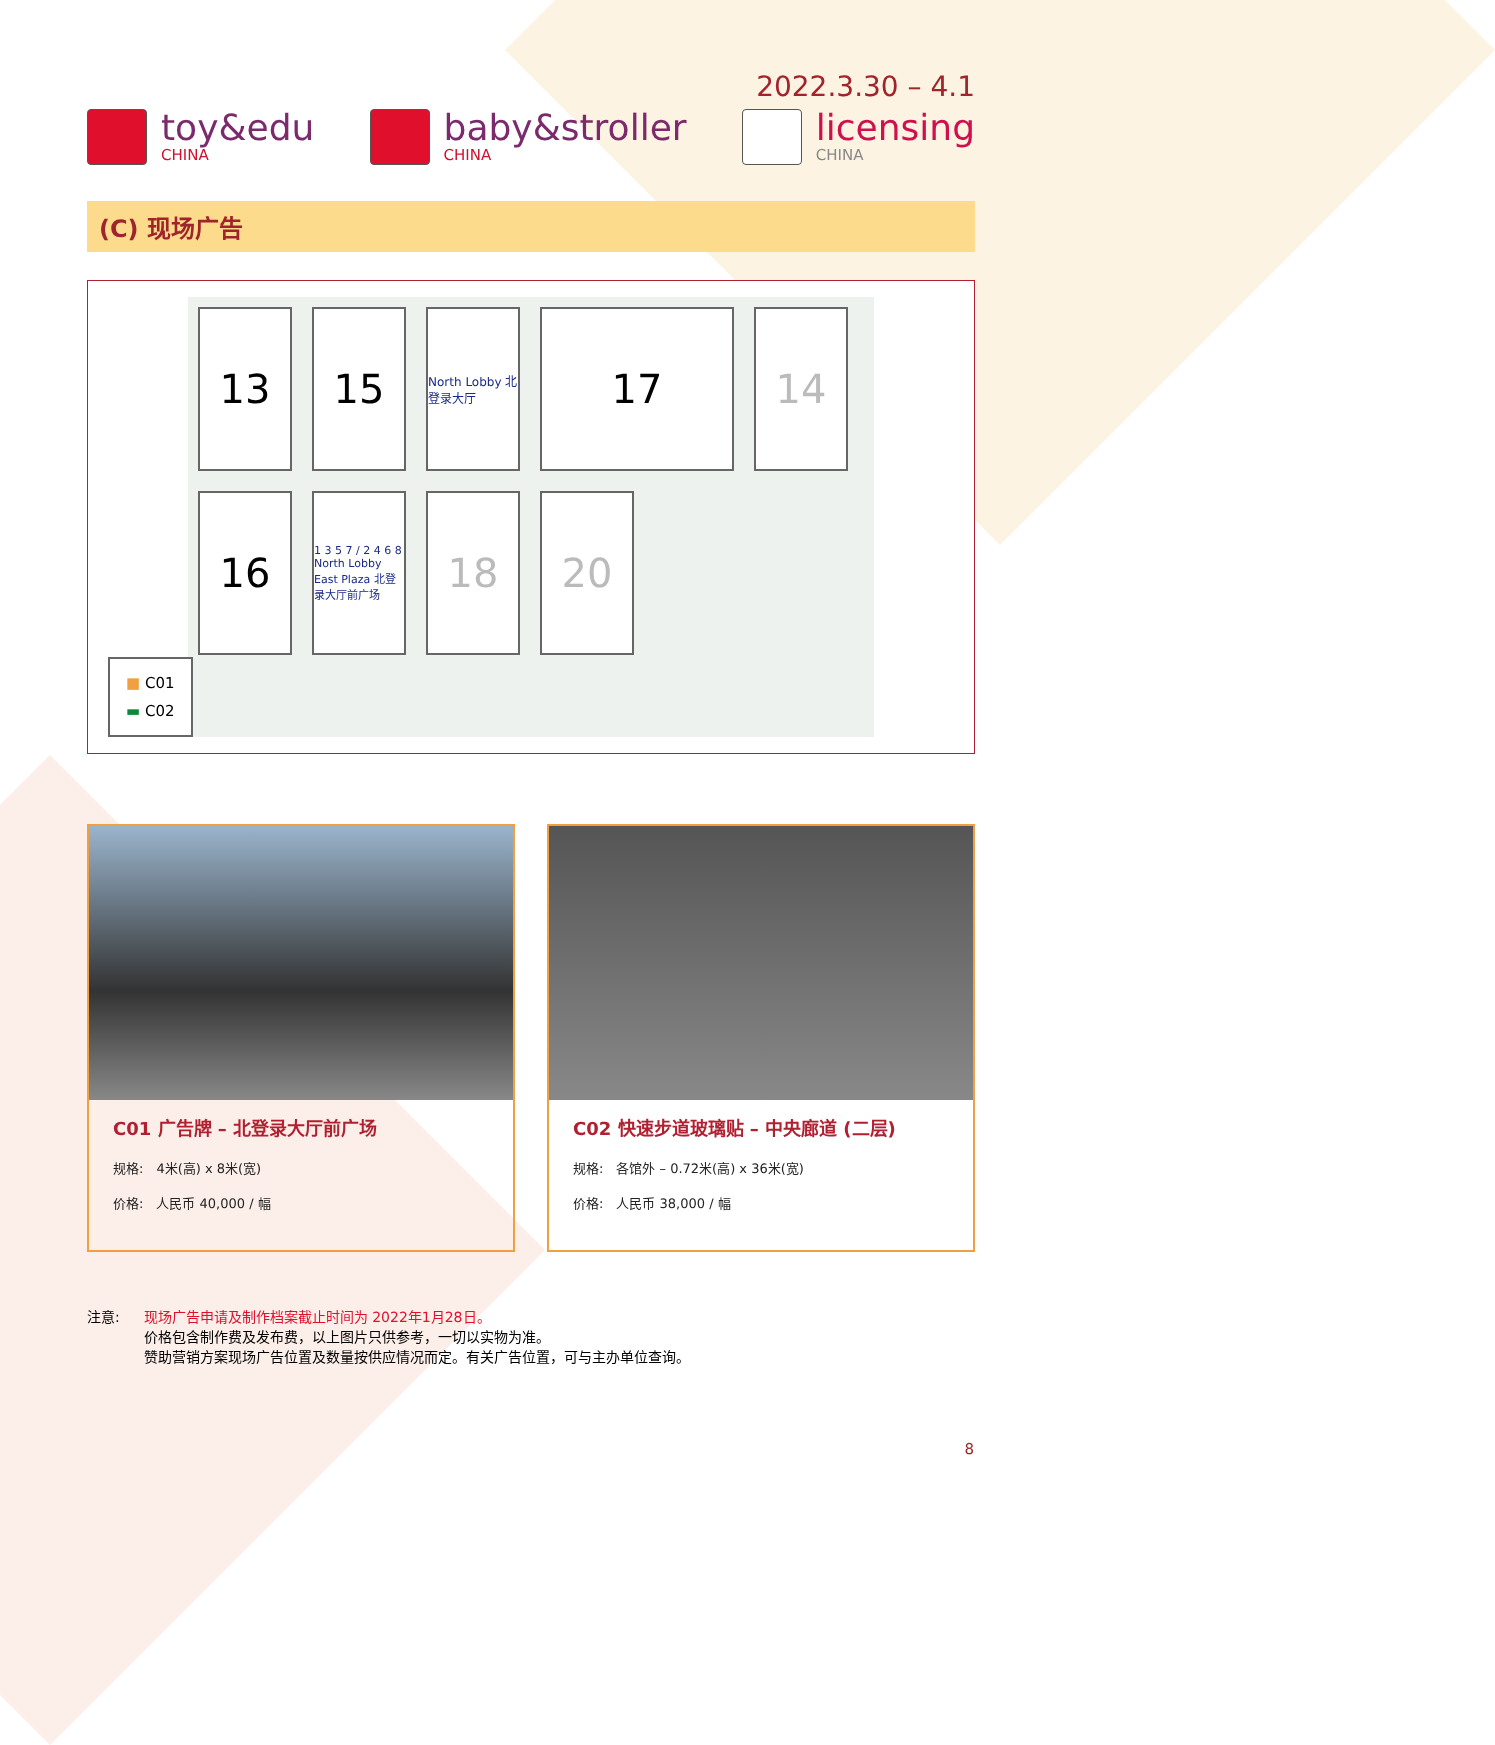2022.3.30 – 4.1
toy&edu
CHINA
baby&stroller
CHINA
licensing
CHINA
(C) 现场广告
13
15
North Lobby 北登录大厅
17
14
16
1 3 5 7 / 2 4 6 8 North Lobby East Plaza 北登录大厅前广场
18
20
■ C01
▬ C02
C01 广告牌 – 北登录大厅前广场
规格:　4米(高) x 8米(宽)
价格:　人民币 40,000 / 幅
C02 快速步道玻璃贴 – 中央廊道 (二层)
规格:　各馆外 – 0.72米(高) x 36米(宽)
价格:　人民币 38,000 / 幅
注意: 现场广告申请及制作档案截止时间为 2022年1月28日。
价格包含制作费及发布费，以上图片只供参考，一切以实物为准。
赞助营销方案现场广告位置及数量按供应情况而定。有关广告位置，可与主办单位查询。
8